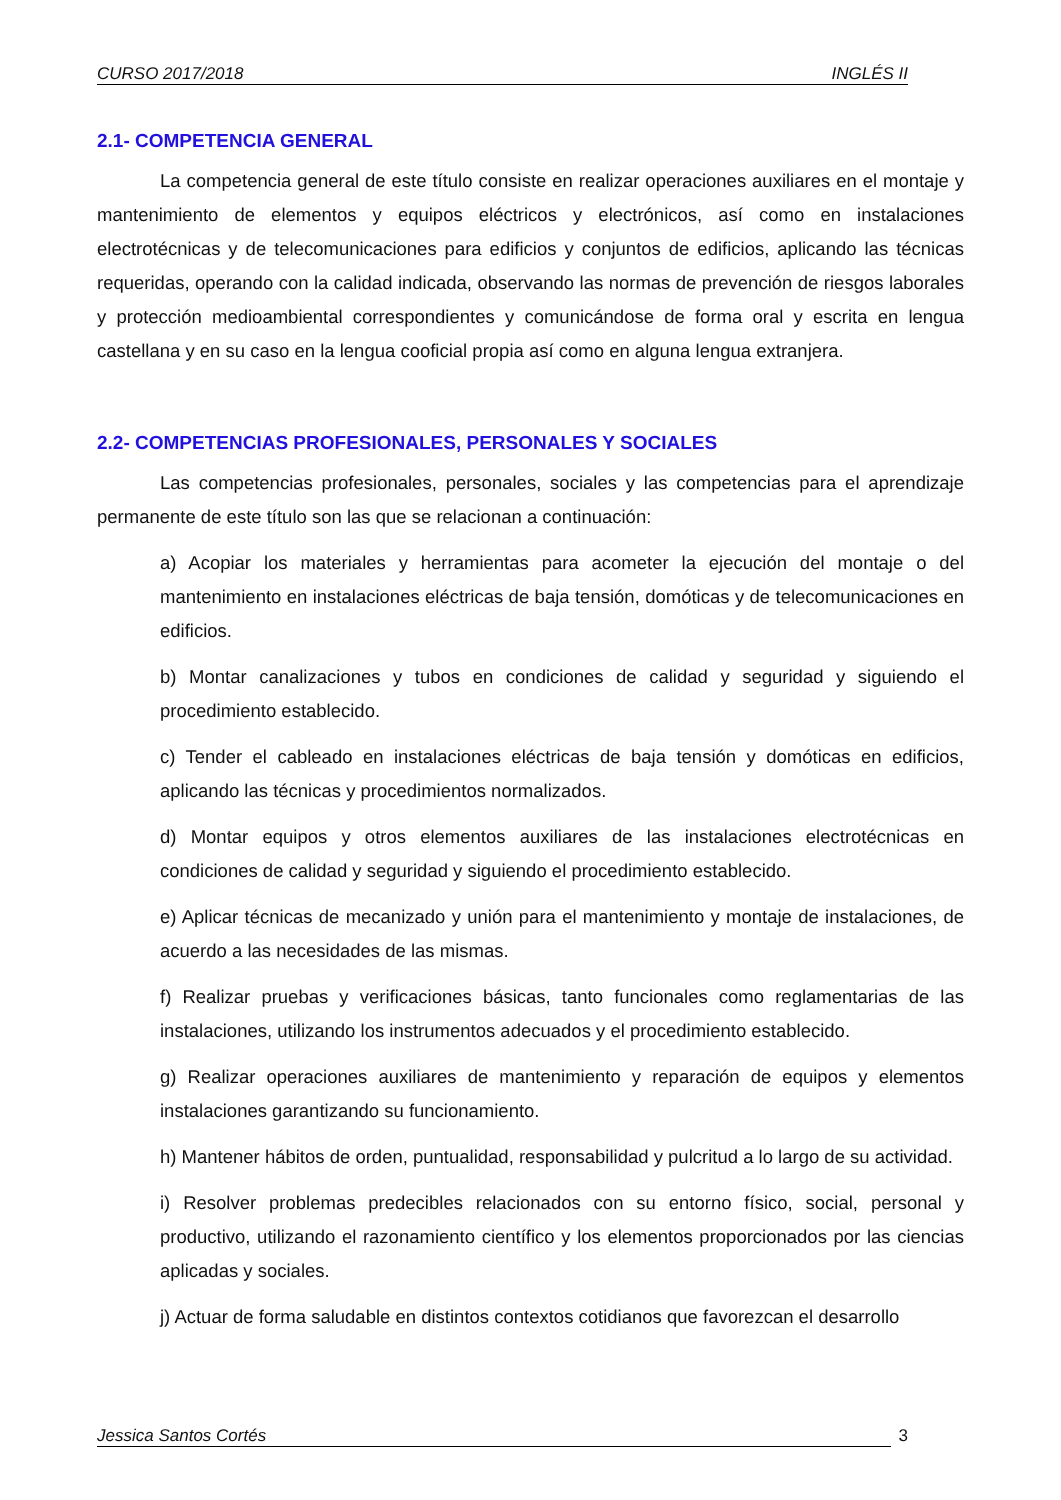CURSO 2017/2018 INGLÉS II
2.1- COMPETENCIA GENERAL
La competencia general de este título consiste en realizar operaciones auxiliares en el montaje y mantenimiento de elementos y equipos eléctricos y electrónicos, así como en instalaciones electrotécnicas y de telecomunicaciones para edificios y conjuntos de edificios, aplicando las técnicas requeridas, operando con la calidad indicada, observando las normas de prevención de riesgos laborales y protección medioambiental correspondientes y comunicándose de forma oral y escrita en lengua castellana y en su caso en la lengua cooficial propia así como en alguna lengua extranjera.
2.2- COMPETENCIAS PROFESIONALES, PERSONALES Y SOCIALES
Las competencias profesionales, personales, sociales y las competencias para el aprendizaje permanente de este título son las que se relacionan a continuación:
a) Acopiar los materiales y herramientas para acometer la ejecución del montaje o del mantenimiento en instalaciones eléctricas de baja tensión, domóticas y de telecomunicaciones en edificios.
b) Montar canalizaciones y tubos en condiciones de calidad y seguridad y siguiendo el procedimiento establecido.
c) Tender el cableado en instalaciones eléctricas de baja tensión y domóticas en edificios, aplicando las técnicas y procedimientos normalizados.
d) Montar equipos y otros elementos auxiliares de las instalaciones electrotécnicas en condiciones de calidad y seguridad y siguiendo el procedimiento establecido.
e) Aplicar técnicas de mecanizado y unión para el mantenimiento y montaje de instalaciones, de acuerdo a las necesidades de las mismas.
f) Realizar pruebas y verificaciones básicas, tanto funcionales como reglamentarias de las instalaciones, utilizando los instrumentos adecuados y el procedimiento establecido.
g) Realizar operaciones auxiliares de mantenimiento y reparación de equipos y elementos instalaciones garantizando su funcionamiento.
h) Mantener hábitos de orden, puntualidad, responsabilidad y pulcritud a lo largo de su actividad.
i) Resolver problemas predecibles relacionados con su entorno físico, social, personal y productivo, utilizando el razonamiento científico y los elementos proporcionados por las ciencias aplicadas y sociales.
j) Actuar de forma saludable en distintos contextos cotidianos que favorezcan el desarrollo
Jessica Santos Cortés 3